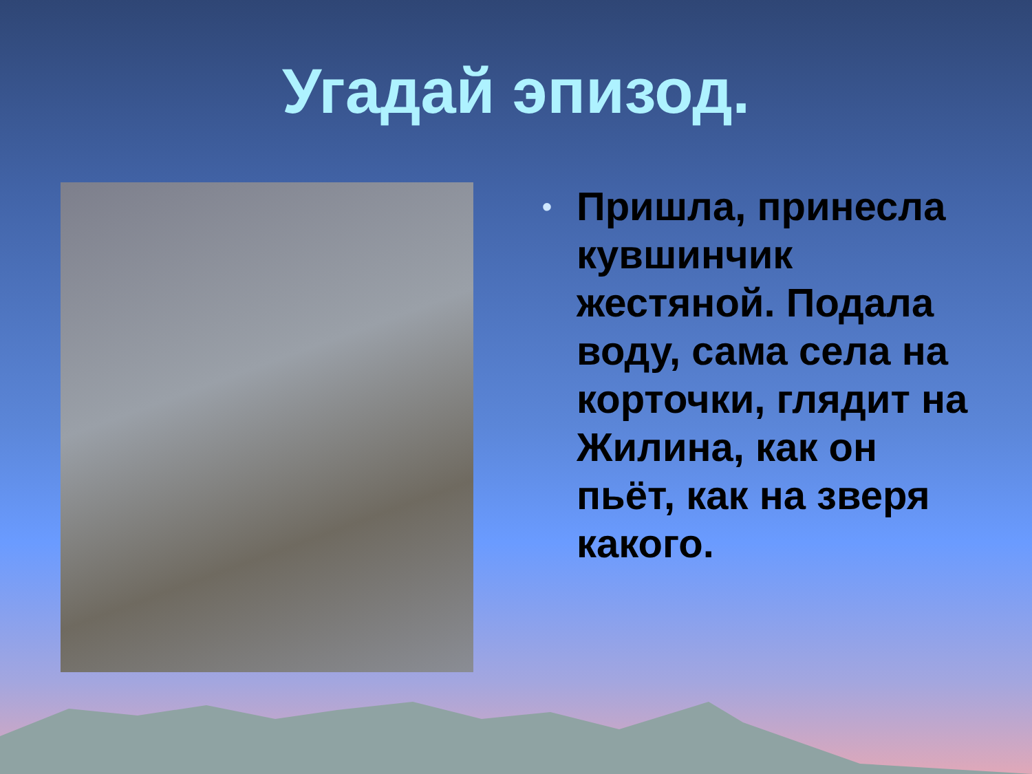Угадай эпизод.
• Пришла, принесла кувшинчик жестяной. Подала воду, сама села на корточки, глядит на Жилина, как он пьёт, как на зверя какого.